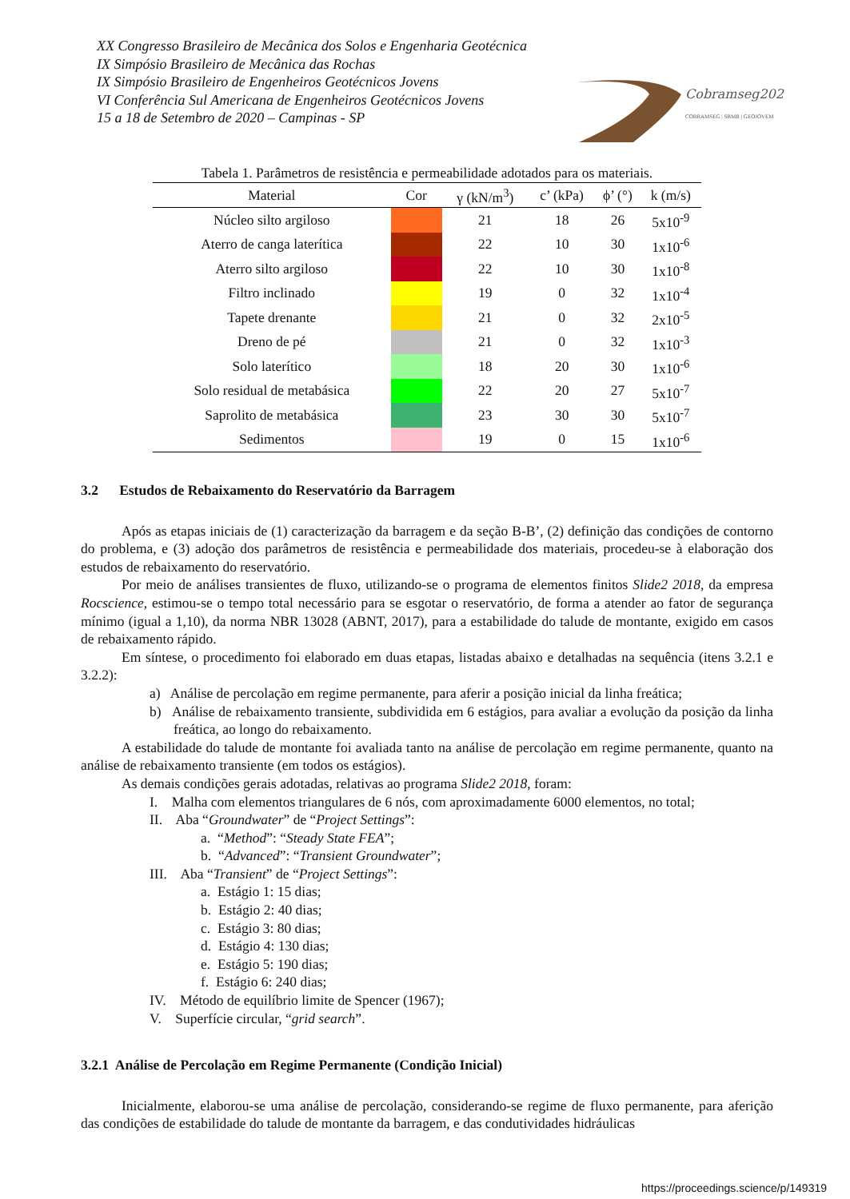XX Congresso Brasileiro de Mecânica dos Solos e Engenharia Geotécnica
IX Simpósio Brasileiro de Mecânica das Rochas
IX Simpósio Brasileiro de Engenheiros Geotécnicos Jovens
VI Conferência Sul Americana de Engenheiros Geotécnicos Jovens
15 a 18 de Setembro de 2020 – Campinas - SP
Cobramseg2020
COBRAMSEG | SBMR | GEOJOVEM
Tabela 1. Parâmetros de resistência e permeabilidade adotados para os materiais.
| Material | Cor | γ (kN/m<sup>3</sup>) | c’ (kPa) | ϕ’ (°) | k (m/s) |
| --- | --- | --- | --- | --- | --- |
| Núcleo silto argiloso | | 21 | 18 | 26 | 5x10<sup>-9</sup> |
| Aterro de canga laterítica | | 22 | 10 | 30 | 1x10<sup>-6</sup> |
| Aterro silto argiloso | | 22 | 10 | 30 | 1x10<sup>-8</sup> |
| Filtro inclinado | | 19 | 0 | 32 | 1x10<sup>-4</sup> |
| Tapete drenante | | 21 | 0 | 32 | 2x10<sup>-5</sup> |
| Dreno de pé | | 21 | 0 | 32 | 1x10<sup>-3</sup> |
| Solo laterítico | | 18 | 20 | 30 | 1x10<sup>-6</sup> |
| Solo residual de metabásica | | 22 | 20 | 27 | 5x10<sup>-7</sup> |
| Saprolito de metabásica | | 23 | 30 | 30 | 5x10<sup>-7</sup> |
| Sedimentos | | 19 | 0 | 15 | 1x10<sup>-6</sup> |
3.2 Estudos de Rebaixamento do Reservatório da Barragem
Após as etapas iniciais de (1) caracterização da barragem e da seção B-B’, (2) definição das condições de contorno do problema, e (3) adoção dos parâmetros de resistência e permeabilidade dos materiais, procedeu-se à elaboração dos estudos de rebaixamento do reservatório.
Por meio de análises transientes de fluxo, utilizando-se o programa de elementos finitos Slide2 2018, da empresa Rocscience, estimou-se o tempo total necessário para se esgotar o reservatório, de forma a atender ao fator de segurança mínimo (igual a 1,10), da norma NBR 13028 (ABNT, 2017), para a estabilidade do talude de montante, exigido em casos de rebaixamento rápido.
Em síntese, o procedimento foi elaborado em duas etapas, listadas abaixo e detalhadas na sequência (itens 3.2.1 e 3.2.2):
a) Análise de percolação em regime permanente, para aferir a posição inicial da linha freática;
b) Análise de rebaixamento transiente, subdividida em 6 estágios, para avaliar a evolução da posição da linha freática, ao longo do rebaixamento.
A estabilidade do talude de montante foi avaliada tanto na análise de percolação em regime permanente, quanto na análise de rebaixamento transiente (em todos os estágios).
As demais condições gerais adotadas, relativas ao programa Slide2 2018, foram:
I. Malha com elementos triangulares de 6 nós, com aproximadamente 6000 elementos, no total;
II. Aba “Groundwater” de “Project Settings”:
a. “Method”: “Steady State FEA”;
b. “Advanced”: “Transient Groundwater”;
III. Aba “Transient” de “Project Settings”:
a. Estágio 1: 15 dias;
b. Estágio 2: 40 dias;
c. Estágio 3: 80 dias;
d. Estágio 4: 130 dias;
e. Estágio 5: 190 dias;
f. Estágio 6: 240 dias;
IV. Método de equilíbrio limite de Spencer (1967);
V. Superfície circular, “grid search”.
3.2.1 Análise de Percolação em Regime Permanente (Condição Inicial)
Inicialmente, elaborou-se uma análise de percolação, considerando-se regime de fluxo permanente, para aferição das condições de estabilidade do talude de montante da barragem, e das condutividades hidráulicas
https://proceedings.science/p/149319